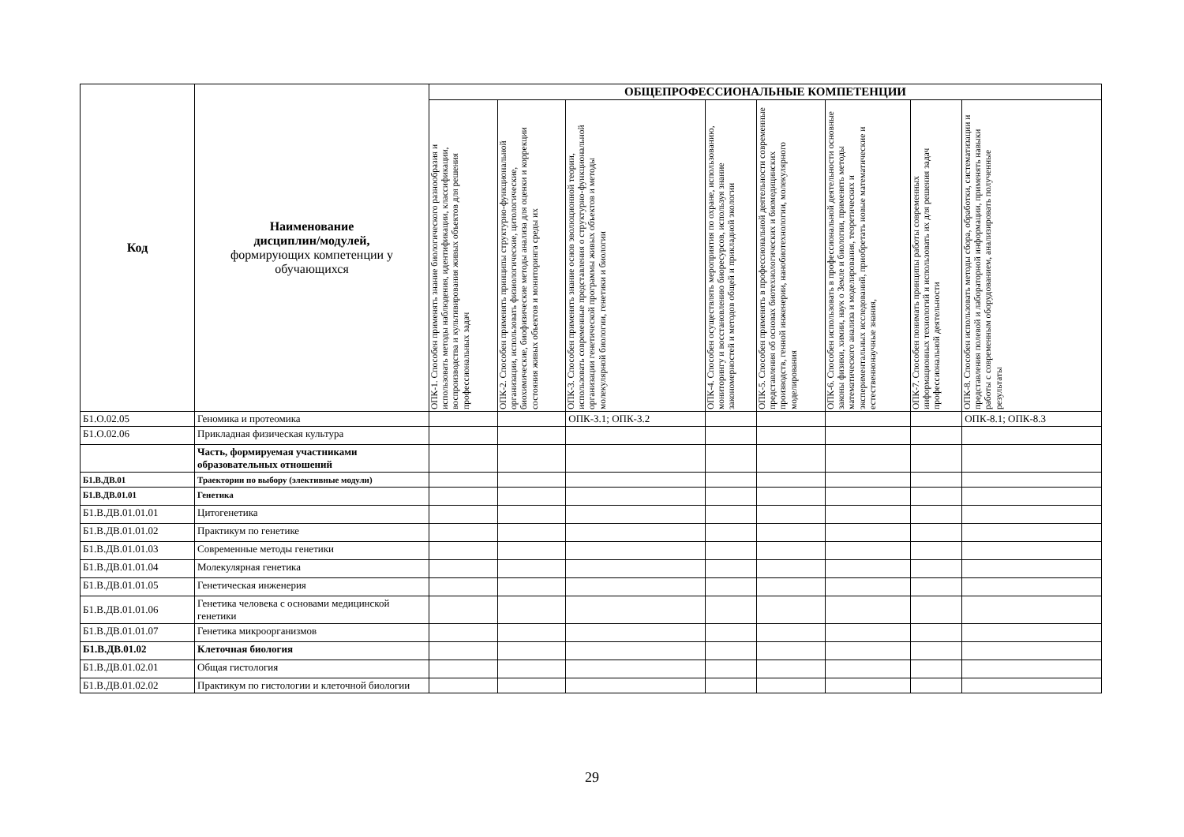| Код | Наименование дисциплин/модулей, формирующих компетенции у обучающихся | ОБЩЕПРОФЕССИОНАЛЬНЫЕ КОМПЕТЕНЦИИ | | | | | | | |
| --- | --- | --- | --- | --- | --- | --- | --- | --- | --- |
| | | ОПК-1. Способен применять знание биологического разнообразия и использовать методы наблюдения, идентификации, классификации, воспроизводства и культивирования живых объектов для решения профессиональных задач | ОПК-2. Способен применять принципы структурно-функциональной организации, использовать физиологические, цитологические, биохимические, биофизические методы анализа для оценки и коррекции состояния живых объектов и мониторинга среды их | ОПК-3. Способен применять знание основ эволюционной теории, использовать современные представления о структурно-функциональной организации генетической программы живых объектов и методы молекулярной биологии, генетики и биологии | ОПК-4. Способен осуществлять мероприятия по охране, использованию, мониторингу и восстановлению биоресурсов, используя знание закономерностей и методов общей и прикладной экологии | ОПК-5. Способен применять в профессиональной деятельности современные представления об основах биотехнологических и биомедицинских производств, генной инженерии, нанобиотехнологии, молекулярного моделирования | ОПК-6. Способен использовать в профессиональной деятельности основные законы физики, химии, наук о Земле и биологии, применять методы математического анализа и моделирования, теоретических и экспериментальных исследований, приобретать новые математические и естественнонаучные знания, | ОПК-7. Способен понимать принципы работы современных информационных технологий и использовать их для решения задач профессиональной деятельности | ОПК-8. Способен использовать методы сбора, обработки, систематизации и представления полевой и лабораторной информации, применять навыки работы с современным оборудованием, анализировать полученные результаты |
| Б1.О.02.05 | Геномика и протеомика | | | ОПК-3.1; ОПК-3.2 | | | | | ОПК-8.1; ОПК-8.3 |
| Б1.О.02.06 | Прикладная физическая культура | | | | | | | | |
| | Часть, формируемая участниками образовательных отношений | | | | | | | | |
| Б1.В.ДВ.01 | Траектории по выбору (элективные модули) | | | | | | | | |
| Б1.В.ДВ.01.01 | Генетика | | | | | | | | |
| Б1.В.ДВ.01.01.01 | Цитогенетика | | | | | | | | |
| Б1.В.ДВ.01.01.02 | Практикум по генетике | | | | | | | | |
| Б1.В.ДВ.01.01.03 | Современные методы генетики | | | | | | | | |
| Б1.В.ДВ.01.01.04 | Молекулярная генетика | | | | | | | | |
| Б1.В.ДВ.01.01.05 | Генетическая инженерия | | | | | | | | |
| Б1.В.ДВ.01.01.06 | Генетика человека с основами медицинской генетики | | | | | | | | |
| Б1.В.ДВ.01.01.07 | Генетика микроорганизмов | | | | | | | | |
| Б1.В.ДВ.01.02 | Клеточная биология | | | | | | | | |
| Б1.В.ДВ.01.02.01 | Общая гистология | | | | | | | | |
| Б1.В.ДВ.01.02.02 | Практикум по гистологии и клеточной биологии | | | | | | | | |
29